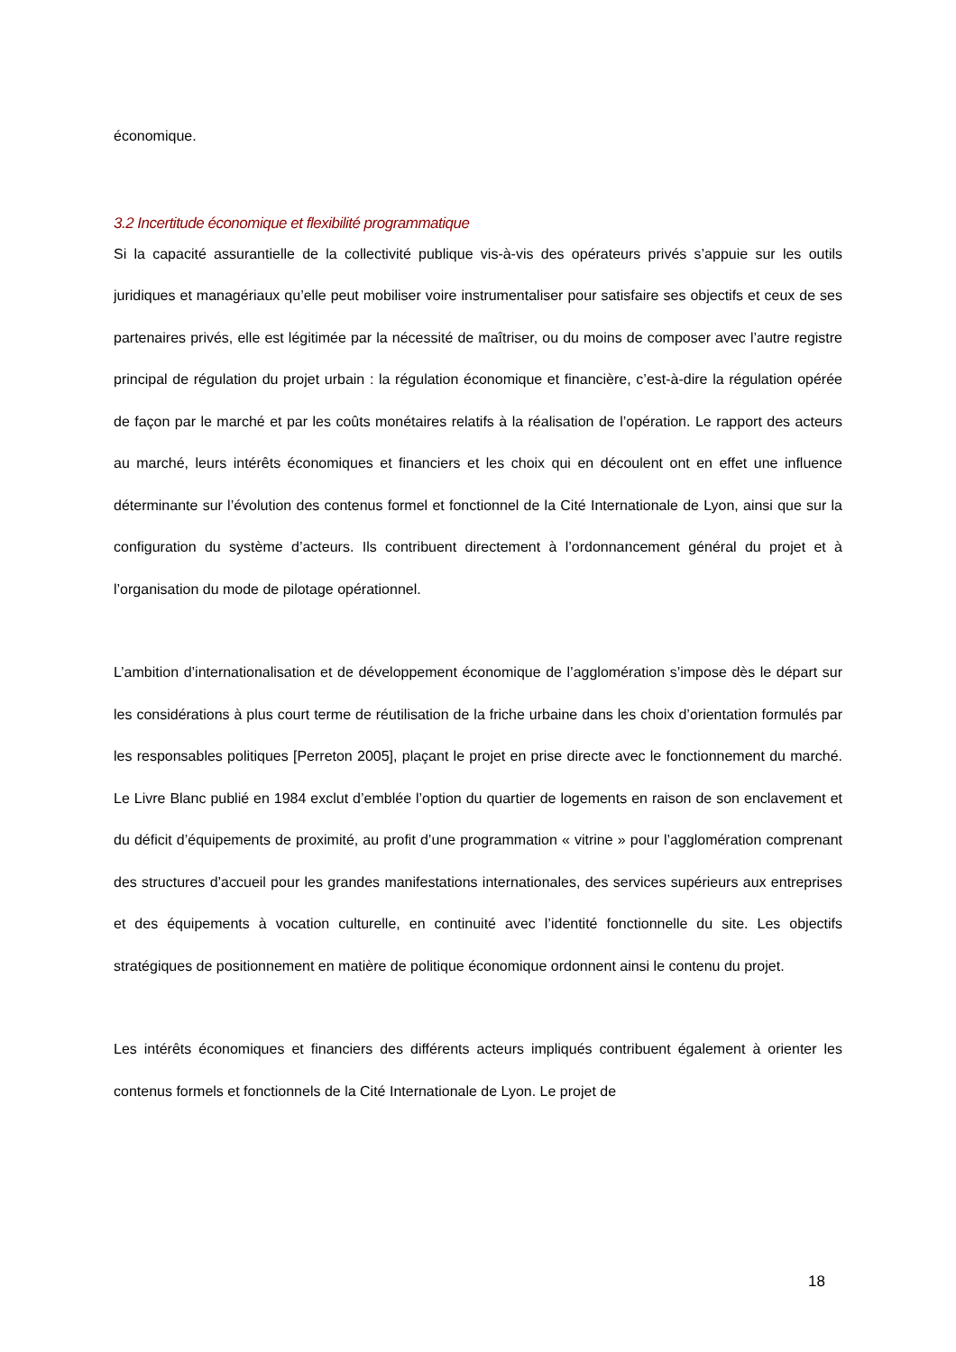économique.
3.2 Incertitude économique et flexibilité programmatique
Si la capacité assurantielle de la collectivité publique vis-à-vis des opérateurs privés s’appuie sur les outils juridiques et managériaux qu’elle peut mobiliser voire instrumentaliser pour satisfaire ses objectifs et ceux de ses partenaires privés, elle est légitimée par la nécessité de maîtriser, ou du moins de composer avec l’autre registre principal de régulation du projet urbain : la régulation économique et financière, c’est-à-dire la régulation opérée de façon par le marché et par les coûts monétaires relatifs à la réalisation de l’opération. Le rapport des acteurs au marché, leurs intérêts économiques et financiers et les choix qui en découlent ont en effet une influence déterminante sur l’évolution des contenus formel et fonctionnel de la Cité Internationale de Lyon, ainsi que sur la configuration du système d’acteurs. Ils contribuent directement à l’ordonnancement général du projet et à l’organisation du mode de pilotage opérationnel.
L’ambition d’internationalisation et de développement économique de l’agglomération s’impose dès le départ sur les considérations à plus court terme de réutilisation de la friche urbaine dans les choix d’orientation formulés par les responsables politiques [Perreton 2005], plaçant le projet en prise directe avec le fonctionnement du marché. Le Livre Blanc publié en 1984 exclut d’emblée l’option du quartier de logements en raison de son enclavement et du déficit d’équipements de proximité, au profit d’une programmation « vitrine » pour l’agglomération comprenant des structures d’accueil pour les grandes manifestations internationales, des services supérieurs aux entreprises et des équipements à vocation culturelle, en continuité avec l’identité fonctionnelle du site. Les objectifs stratégiques de positionnement en matière de politique économique ordonnent ainsi le contenu du projet.
Les intérêts économiques et financiers des différents acteurs impliqués contribuent également à orienter les contenus formels et fonctionnels de la Cité Internationale de Lyon. Le projet de
18